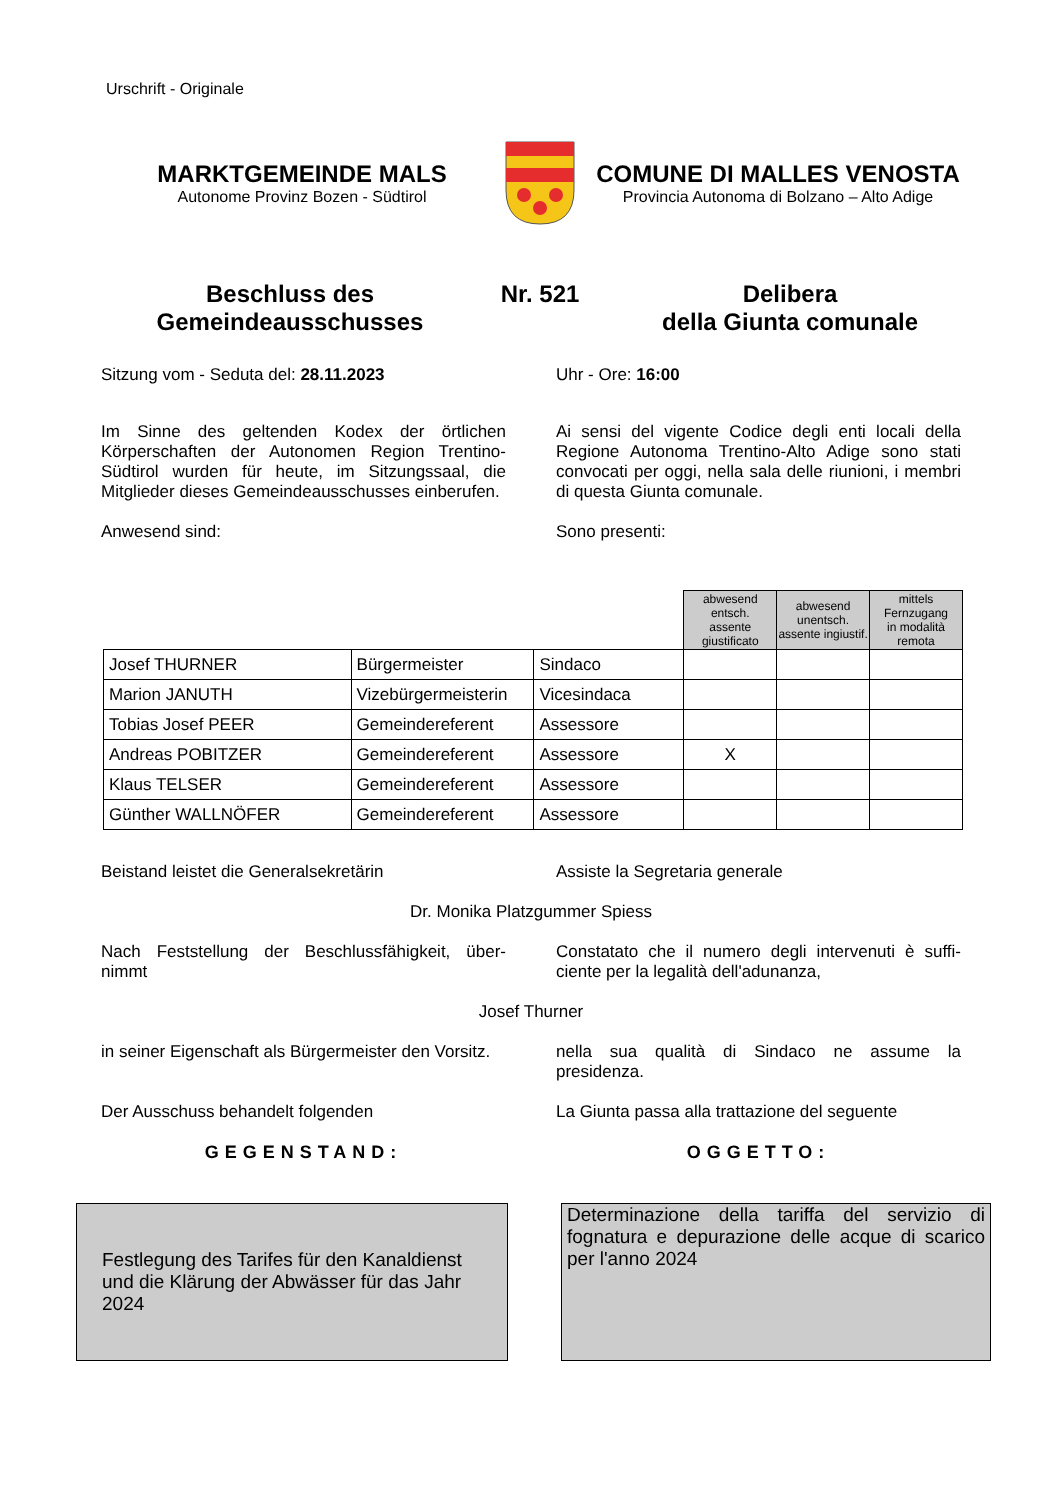Urschrift - Originale
MARKTGEMEINDE MALS
Autonome Provinz Bozen - Südtirol
COMUNE DI MALLES VENOSTA
Provincia Autonoma di Bolzano – Alto Adige
Beschluss des
Gemeindeausschusses
Nr. 521 Delibera
della Giunta comunale
Sitzung vom - Seduta del: 28.11.2023 Uhr - Ore: 16:00
Im Sinne des geltenden Kodex der örtlichen Körperschaften der Autonomen Region Trentino-Südtirol wurden für heute, im Sitzungssaal, die Mitglieder dieses Gemeindeausschusses einberufen.
Ai sensi del vigente Codice degli enti locali della Regione Autonoma Trentino-Alto Adige sono stati convocati per oggi, nella sala delle riunioni, i membri di questa Giunta comunale.
Anwesend sind: Sono presenti:
| | | | abwesend entsch. assente giustificato | abwesend unentsch. assente ingiustif. | mittels Fernzugang in modalità remota |
| Josef THURNER | Bürgermeister | Sindaco | | | |
| Marion JANUTH | Vizebürgermeisterin | Vicesindaca | | | |
| Tobias Josef PEER | Gemeindereferent | Assessore | | | |
| Andreas POBITZER | Gemeindereferent | Assessore | X | | |
| Klaus TELSER | Gemeindereferent | Assessore | | | |
| Günther WALLNÖFER | Gemeindereferent | Assessore | | | |
Beistand leistet die Generalsekretärin Assiste la Segretaria generale
Dr. Monika Platzgummer Spiess
Nach Feststellung der Beschlussfähigkeit, über-nimmt
Constatato che il numero degli intervenuti è suffi-ciente per la legalità dell'adunanza,
Josef Thurner
in seiner Eigenschaft als Bürgermeister den Vorsitz.
nella sua qualità di Sindaco ne assume la presidenza.
Der Ausschuss behandelt folgenden La Giunta passa alla trattazione del seguente
GEGENSTAND: OGGETTO:
Festlegung des Tarifes für den Kanaldienst und die Klärung der Abwässer für das Jahr 2024
Determinazione della tariffa del servizio di fognatura e depurazione delle acque di scarico per l'anno 2024